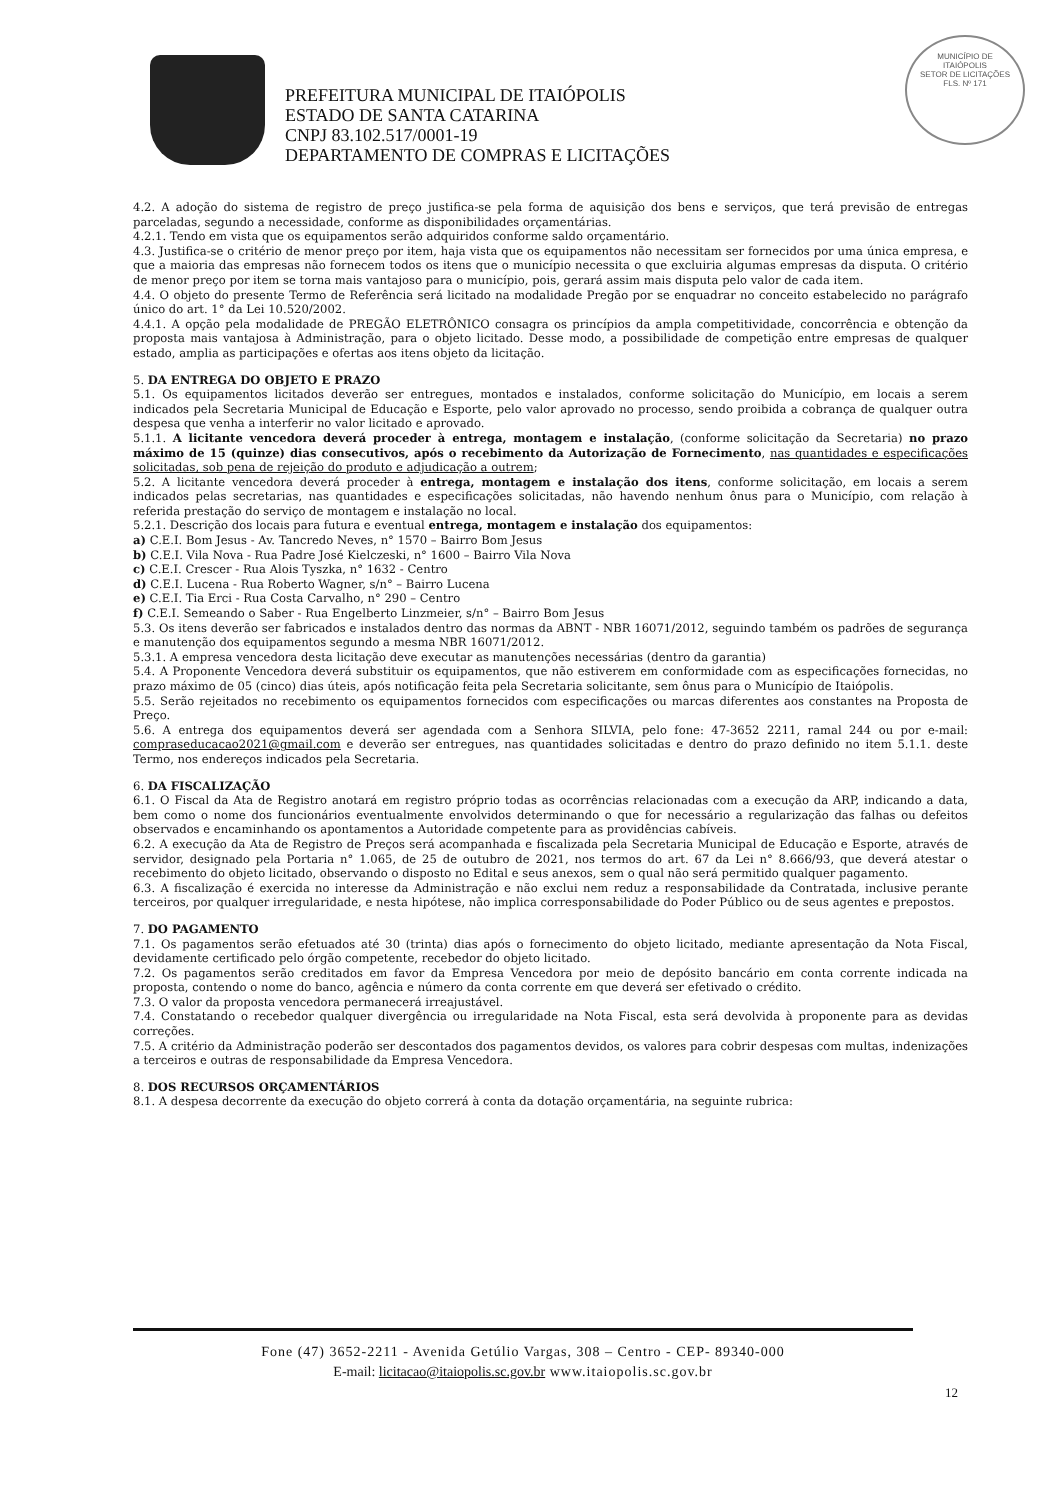PREFEITURA MUNICIPAL DE ITAIÓPOLIS
ESTADO DE SANTA CATARINA
CNPJ 83.102.517/0001-19
DEPARTAMENTO DE COMPRAS E LICITAÇÕES
MUNICÍPIO DE
ITAIÓPOLIS
SETOR DE LICITAÇÕES
FLS. Nº 171
4.2. A adoção do sistema de registro de preço justifica-se pela forma de aquisição dos bens e serviços, que terá previsão de entregas parceladas, segundo a necessidade, conforme as disponibilidades orçamentárias.
4.2.1. Tendo em vista que os equipamentos serão adquiridos conforme saldo orçamentário.
4.3. Justifica-se o critério de menor preço por item, haja vista que os equipamentos não necessitam ser fornecidos por uma única empresa, e que a maioria das empresas não fornecem todos os itens que o município necessita o que excluiria algumas empresas da disputa. O critério de menor preço por item se torna mais vantajoso para o município, pois, gerará assim mais disputa pelo valor de cada item.
4.4. O objeto do presente Termo de Referência será licitado na modalidade Pregão por se enquadrar no conceito estabelecido no parágrafo único do art. 1° da Lei 10.520/2002.
4.4.1. A opção pela modalidade de PREGÃO ELETRÔNICO consagra os princípios da ampla competitividade, concorrência e obtenção da proposta mais vantajosa à Administração, para o objeto licitado. Desse modo, a possibilidade de competição entre empresas de qualquer estado, amplia as participações e ofertas aos itens objeto da licitação.
5. DA ENTREGA DO OBJETO E PRAZO
5.1. Os equipamentos licitados deverão ser entregues, montados e instalados, conforme solicitação do Município, em locais a serem indicados pela Secretaria Municipal de Educação e Esporte, pelo valor aprovado no processo, sendo proibida a cobrança de qualquer outra despesa que venha a interferir no valor licitado e aprovado.
5.1.1. A licitante vencedora deverá proceder à entrega, montagem e instalação, (conforme solicitação da Secretaria) no prazo máximo de 15 (quinze) dias consecutivos, após o recebimento da Autorização de Fornecimento, nas quantidades e especificações solicitadas, sob pena de rejeição do produto e adjudicação a outrem;
5.2. A licitante vencedora deverá proceder à entrega, montagem e instalação dos itens, conforme solicitação, em locais a serem indicados pelas secretarias, nas quantidades e especificações solicitadas, não havendo nenhum ônus para o Município, com relação à referida prestação do serviço de montagem e instalação no local.
5.2.1. Descrição dos locais para futura e eventual entrega, montagem e instalação dos equipamentos:
a) C.E.I. Bom Jesus - Av. Tancredo Neves, n° 1570 – Bairro Bom Jesus
b) C.E.I. Vila Nova - Rua Padre José Kielczeski, n° 1600 – Bairro Vila Nova
c) C.E.I. Crescer - Rua Alois Tyszka, n° 1632 - Centro
d) C.E.I. Lucena - Rua Roberto Wagner, s/n° – Bairro Lucena
e) C.E.I. Tia Erci - Rua Costa Carvalho, n° 290 – Centro
f) C.E.I. Semeando o Saber - Rua Engelberto Linzmeier, s/n° – Bairro Bom Jesus
5.3. Os itens deverão ser fabricados e instalados dentro das normas da ABNT - NBR 16071/2012, seguindo também os padrões de segurança e manutenção dos equipamentos segundo a mesma NBR 16071/2012.
5.3.1. A empresa vencedora desta licitação deve executar as manutenções necessárias (dentro da garantia)
5.4. A Proponente Vencedora deverá substituir os equipamentos, que não estiverem em conformidade com as especificações fornecidas, no prazo máximo de 05 (cinco) dias úteis, após notificação feita pela Secretaria solicitante, sem ônus para o Município de Itaiópolis.
5.5. Serão rejeitados no recebimento os equipamentos fornecidos com especificações ou marcas diferentes aos constantes na Proposta de Preço.
5.6. A entrega dos equipamentos deverá ser agendada com a Senhora SILVIA, pelo fone: 47-3652 2211, ramal 244 ou por e-mail: compraseducacao2021@gmail.com e deverão ser entregues, nas quantidades solicitadas e dentro do prazo definido no item 5.1.1. deste Termo, nos endereços indicados pela Secretaria.
6. DA FISCALIZAÇÃO
6.1. O Fiscal da Ata de Registro anotará em registro próprio todas as ocorrências relacionadas com a execução da ARP, indicando a data, bem como o nome dos funcionários eventualmente envolvidos determinando o que for necessário a regularização das falhas ou defeitos observados e encaminhando os apontamentos a Autoridade competente para as providências cabíveis.
6.2. A execução da Ata de Registro de Preços será acompanhada e fiscalizada pela Secretaria Municipal de Educação e Esporte, através de servidor, designado pela Portaria n° 1.065, de 25 de outubro de 2021, nos termos do art. 67 da Lei n° 8.666/93, que deverá atestar o recebimento do objeto licitado, observando o disposto no Edital e seus anexos, sem o qual não será permitido qualquer pagamento.
6.3. A fiscalização é exercida no interesse da Administração e não exclui nem reduz a responsabilidade da Contratada, inclusive perante terceiros, por qualquer irregularidade, e nesta hipótese, não implica corresponsabilidade do Poder Público ou de seus agentes e prepostos.
7. DO PAGAMENTO
7.1. Os pagamentos serão efetuados até 30 (trinta) dias após o fornecimento do objeto licitado, mediante apresentação da Nota Fiscal, devidamente certificado pelo órgão competente, recebedor do objeto licitado.
7.2. Os pagamentos serão creditados em favor da Empresa Vencedora por meio de depósito bancário em conta corrente indicada na proposta, contendo o nome do banco, agência e número da conta corrente em que deverá ser efetivado o crédito.
7.3. O valor da proposta vencedora permanecerá irreajustável.
7.4. Constatando o recebedor qualquer divergência ou irregularidade na Nota Fiscal, esta será devolvida à proponente para as devidas correções.
7.5. A critério da Administração poderão ser descontados dos pagamentos devidos, os valores para cobrir despesas com multas, indenizações a terceiros e outras de responsabilidade da Empresa Vencedora.
8. DOS RECURSOS ORÇAMENTÁRIOS
8.1. A despesa decorrente da execução do objeto correrá à conta da dotação orçamentária, na seguinte rubrica:
Fone (47) 3652-2211 - Avenida Getúlio Vargas, 308 – Centro - CEP- 89340-000
E-mail: licitacao@itaiopolis.sc.gov.br www.itaiopolis.sc.gov.br
12